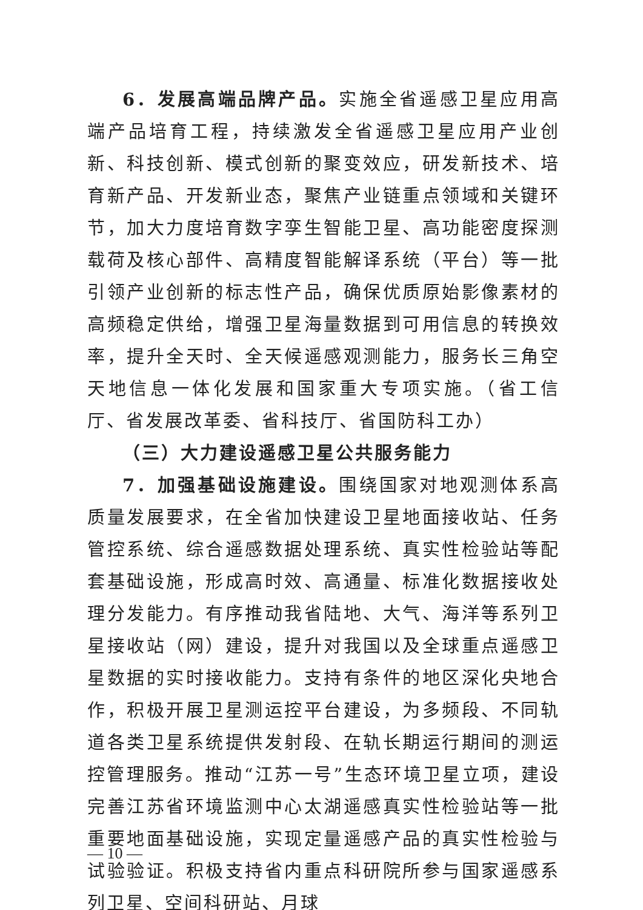6．发展高端品牌产品。实施全省遥感卫星应用高端产品培育工程，持续激发全省遥感卫星应用产业创新、科技创新、模式创新的聚变效应，研发新技术、培育新产品、开发新业态，聚焦产业链重点领域和关键环节，加大力度培育数字孪生智能卫星、高功能密度探测载荷及核心部件、高精度智能解译系统（平台）等一批引领产业创新的标志性产品，确保优质原始影像素材的高频稳定供给，增强卫星海量数据到可用信息的转换效率，提升全天时、全天候遥感观测能力，服务长三角空天地信息一体化发展和国家重大专项实施。（省工信厅、省发展改革委、省科技厅、省国防科工办）
（三）大力建设遥感卫星公共服务能力
7．加强基础设施建设。围绕国家对地观测体系高质量发展要求，在全省加快建设卫星地面接收站、任务管控系统、综合遥感数据处理系统、真实性检验站等配套基础设施，形成高时效、高通量、标准化数据接收处理分发能力。有序推动我省陆地、大气、海洋等系列卫星接收站（网）建设，提升对我国以及全球重点遥感卫星数据的实时接收能力。支持有条件的地区深化央地合作，积极开展卫星测运控平台建设，为多频段、不同轨道各类卫星系统提供发射段、在轨长期运行期间的测运控管理服务。推动“江苏一号”生态环境卫星立项，建设完善江苏省环境监测中心太湖遥感真实性检验站等一批重要地面基础设施，实现定量遥感产品的真实性检验与试验验证。积极支持省内重点科研院所参与国家遥感系列卫星、空间科研站、月球
— 10 —